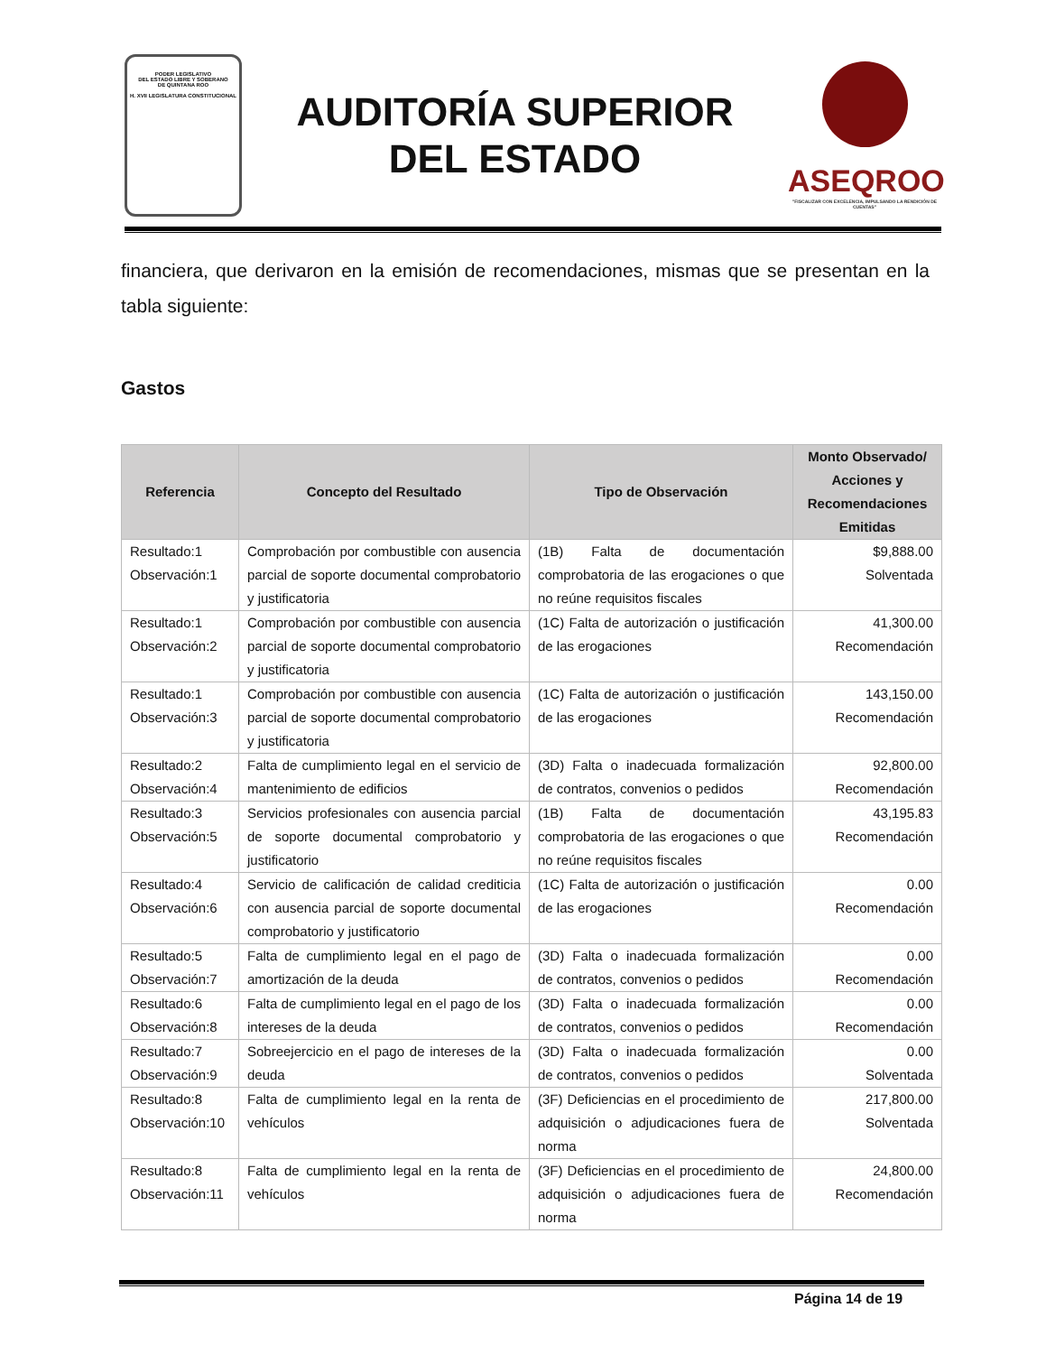PODER LEGISLATIVO
DEL ESTADO LIBRE Y SOBERANO
DE QUINTANA ROO
H. XVII LEGISLATURA CONSTITUCIONAL
AUDITORÍA SUPERIOR
DEL ESTADO
ASEQROO
"FISCALIZAR CON EXCELENCIA, IMPULSANDO LA RENDICIÓN DE CUENTAS"
financiera, que derivaron en la emisión de recomendaciones, mismas que se presentan en la tabla siguiente:
Gastos
| Referencia | Concepto del Resultado | Tipo de Observación | Monto Observado/ Acciones y Recomendaciones Emitidas |
| --- | --- | --- | --- |
| Resultado:1 Observación:1 | Comprobación por combustible con ausencia parcial de soporte documental comprobatorio y justificatoria | (1B) Falta de documentación comprobatoria de las erogaciones o que no reúne requisitos fiscales | $9,888.00 Solventada |
| Resultado:1 Observación:2 | Comprobación por combustible con ausencia parcial de soporte documental comprobatorio y justificatoria | (1C) Falta de autorización o justificación de las erogaciones | 41,300.00 Recomendación |
| Resultado:1 Observación:3 | Comprobación por combustible con ausencia parcial de soporte documental comprobatorio y justificatoria | (1C) Falta de autorización o justificación de las erogaciones | 143,150.00 Recomendación |
| Resultado:2 Observación:4 | Falta de cumplimiento legal en el servicio de mantenimiento de edificios | (3D) Falta o inadecuada formalización de contratos, convenios o pedidos | 92,800.00 Recomendación |
| Resultado:3 Observación:5 | Servicios profesionales con ausencia parcial de soporte documental comprobatorio y justificatorio | (1B) Falta de documentación comprobatoria de las erogaciones o que no reúne requisitos fiscales | 43,195.83 Recomendación |
| Resultado:4 Observación:6 | Servicio de calificación de calidad crediticia con ausencia parcial de soporte documental comprobatorio y justificatorio | (1C) Falta de autorización o justificación de las erogaciones | 0.00 Recomendación |
| Resultado:5 Observación:7 | Falta de cumplimiento legal en el pago de amortización de la deuda | (3D) Falta o inadecuada formalización de contratos, convenios o pedidos | 0.00 Recomendación |
| Resultado:6 Observación:8 | Falta de cumplimiento legal en el pago de los intereses de la deuda | (3D) Falta o inadecuada formalización de contratos, convenios o pedidos | 0.00 Recomendación |
| Resultado:7 Observación:9 | Sobreejercicio en el pago de intereses de la deuda | (3D) Falta o inadecuada formalización de contratos, convenios o pedidos | 0.00 Solventada |
| Resultado:8 Observación:10 | Falta de cumplimiento legal en la renta de vehículos | (3F) Deficiencias en el procedimiento de adquisición o adjudicaciones fuera de norma | 217,800.00 Solventada |
| Resultado:8 Observación:11 | Falta de cumplimiento legal en la renta de vehículos | (3F) Deficiencias en el procedimiento de adquisición o adjudicaciones fuera de norma | 24,800.00 Recomendación |
Página 14 de 19